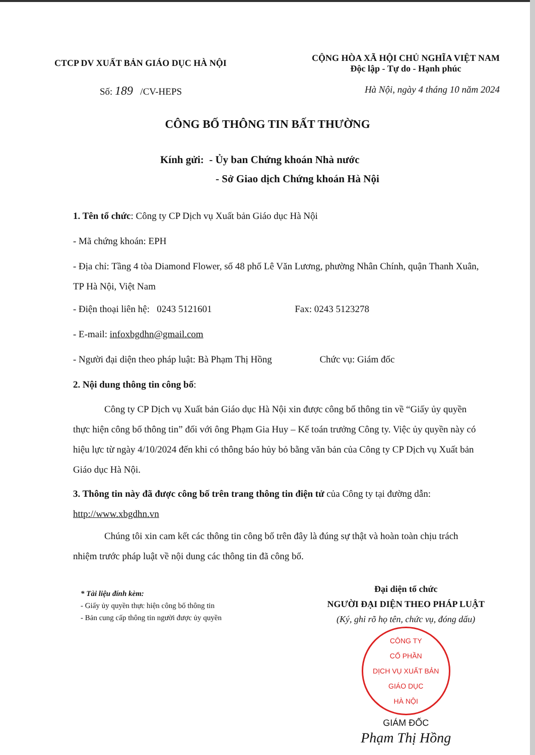CTCP DV XUẤT BẢN GIÁO DỤC HÀ NỘI
CỘNG HÒA XÃ HỘI CHỦ NGHĨA VIỆT NAM
Độc lập - Tự do - Hạnh phúc
Số: 189 /CV-HEPS Hà Nội, ngày 4 tháng 10 năm 2024
CÔNG BỐ THÔNG TIN BẤT THƯỜNG
Kính gửi: - Ủy ban Chứng khoán Nhà nước
- Sở Giao dịch Chứng khoán Hà Nội
1. Tên tổ chức: Công ty CP Dịch vụ Xuất bản Giáo dục Hà Nội
- Mã chứng khoán: EPH
- Địa chỉ: Tầng 4 tòa Diamond Flower, số 48 phố Lê Văn Lương, phường Nhân Chính, quận Thanh Xuân, TP Hà Nội, Việt Nam
- Điện thoại liên hệ: 0243 5121601 Fax: 0243 5123278
- E-mail: infoxbgdhn@gmail.com
- Người đại diện theo pháp luật: Bà Phạm Thị Hồng Chức vụ: Giám đốc
2. Nội dung thông tin công bố:
Công ty CP Dịch vụ Xuất bản Giáo dục Hà Nội xin được công bố thông tin về “Giấy ủy quyền thực hiện công bố thông tin” đối với ông Phạm Gia Huy – Kế toán trưởng Công ty. Việc ủy quyền này có hiệu lực từ ngày 4/10/2024 đến khi có thông báo hủy bỏ bằng văn bản của Công ty CP Dịch vụ Xuất bản Giáo dục Hà Nội.
3. Thông tin này đã được công bố trên trang thông tin điện tử của Công ty tại đường dẫn: http://www.xbgdhn.vn
Chúng tôi xin cam kết các thông tin công bố trên đây là đúng sự thật và hoàn toàn chịu trách nhiệm trước pháp luật về nội dung các thông tin đã công bố.
* Tài liệu đính kèm:
- Giấy ủy quyền thực hiện công bố thông tin
- Bản cung cấp thông tin người được ủy quyền
Đại diện tổ chức
NGƯỜI ĐẠI DIỆN THEO PHÁP LUẬT
(Ký, ghi rõ họ tên, chức vụ, đóng dấu)
CÔNG TY
CỔ PHẦN
DỊCH VỤ XUẤT BẢN
GIÁO DỤC
HÀ NỘI
GIÁM ĐỐC
Phạm Thị Hồng